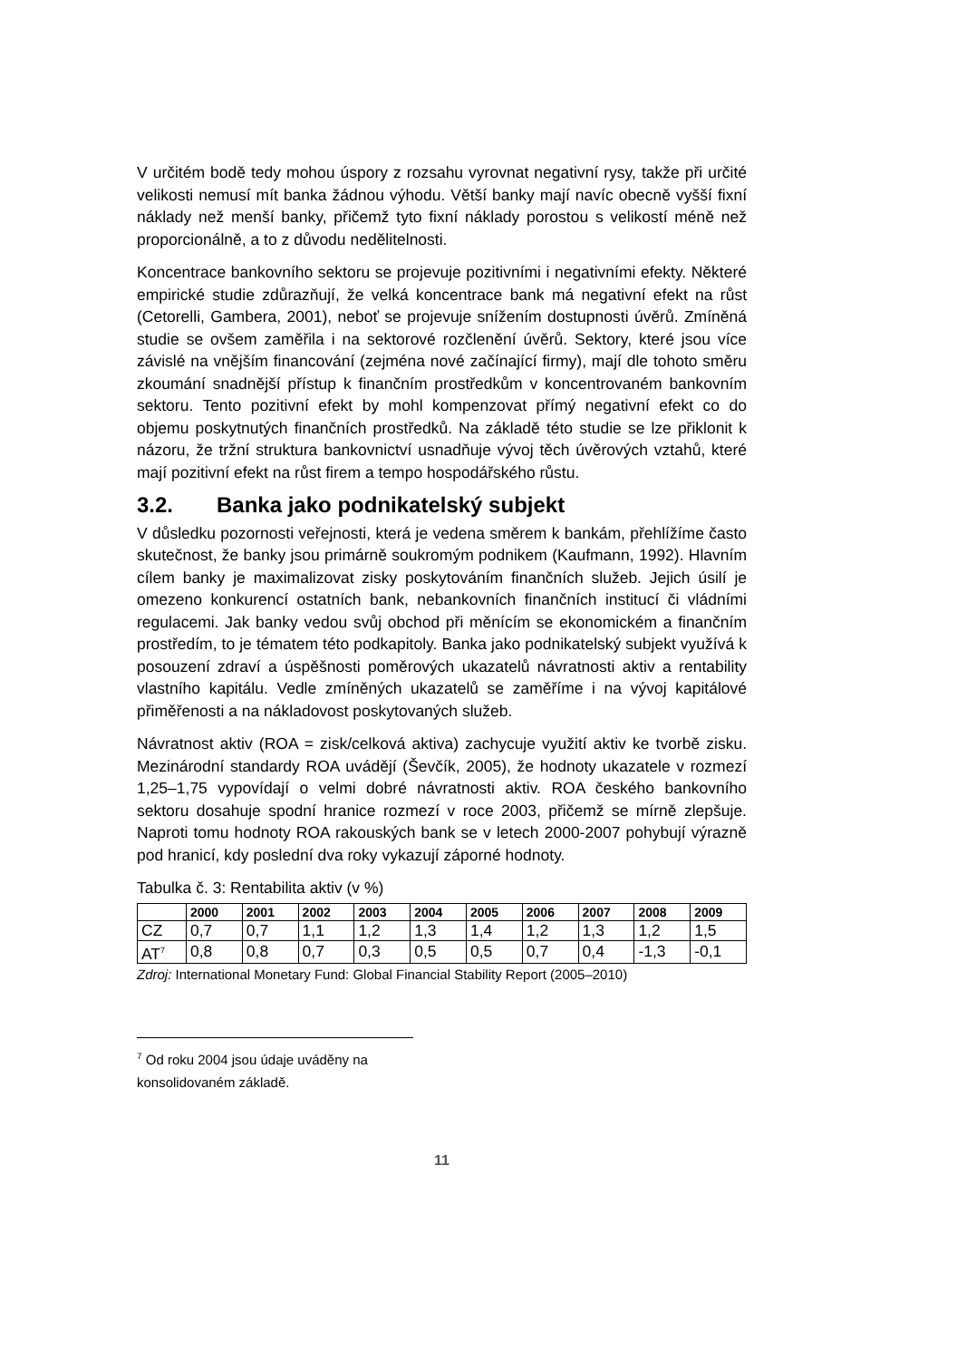V určitém bodě tedy mohou úspory z rozsahu vyrovnat negativní rysy, takže při určité velikosti nemusí mít banka žádnou výhodu. Větší banky mají navíc obecně vyšší fixní náklady než menší banky, přičemž tyto fixní náklady porostou s velikostí méně než proporcionálně, a to z důvodu nedělitelnosti.
Koncentrace bankovního sektoru se projevuje pozitivními i negativními efekty. Některé empirické studie zdůrazňují, že velká koncentrace bank má negativní efekt na růst (Cetorelli, Gambera, 2001), neboť se projevuje snížením dostupnosti úvěrů. Zmíněná studie se ovšem zaměřila i na sektorové rozčlenění úvěrů. Sektory, které jsou více závislé na vnějším financování (zejména nové začínající firmy), mají dle tohoto směru zkoumání snadnější přístup k finančním prostředkům v koncentrovaném bankovním sektoru. Tento pozitivní efekt by mohl kompenzovat přímý negativní efekt co do objemu poskytnutých finančních prostředků. Na základě této studie se lze přiklonit k názoru, že tržní struktura bankovnictví usnadňuje vývoj těch úvěrových vztahů, které mají pozitivní efekt na růst firem a tempo hospodářského růstu.
3.2. Banka jako podnikatelský subjekt
V důsledku pozornosti veřejnosti, která je vedena směrem k bankám, přehlížíme často skutečnost, že banky jsou primárně soukromým podnikem (Kaufmann, 1992). Hlavním cílem banky je maximalizovat zisky poskytováním finančních služeb. Jejich úsilí je omezeno konkurencí ostatních bank, nebankovních finančních institucí či vládními regulacemi. Jak banky vedou svůj obchod při měnícím se ekonomickém a finančním prostředím, to je tématem této podkapitoly. Banka jako podnikatelský subjekt využívá k posouzení zdraví a úspěšnosti poměrových ukazatelů návratnosti aktiv a rentability vlastního kapitálu. Vedle zmíněných ukazatelů se zaměříme i na vývoj kapitálové přiměřenosti a na nákladovost poskytovaných služeb.
Návratnost aktiv (ROA = zisk/celková aktiva) zachycuje využití aktiv ke tvorbě zisku. Mezinárodní standardy ROA uvádějí (Ševčík, 2005), že hodnoty ukazatele v rozmezí 1,25–1,75 vypovídají o velmi dobré návratnosti aktiv. ROA českého bankovního sektoru dosahuje spodní hranice rozmezí v roce 2003, přičemž se mírně zlepšuje. Naproti tomu hodnoty ROA rakouských bank se v letech 2000-2007 pohybují výrazně pod hranicí, kdy poslední dva roky vykazují záporné hodnoty.
Tabulka č. 3: Rentabilita aktiv (v %)
| | 2000 | 2001 | 2002 | 2003 | 2004 | 2005 | 2006 | 2007 | 2008 | 2009 |
| --- | --- | --- | --- | --- | --- | --- | --- | --- | --- | --- |
| CZ | 0,7 | 0,7 | 1,1 | 1,2 | 1,3 | 1,4 | 1,2 | 1,3 | 1,2 | 1,5 |
| AT<sup>7</sup> | 0,8 | 0,8 | 0,7 | 0,3 | 0,5 | 0,5 | 0,7 | 0,4 | -1,3 | -0,1 |
Zdroj: International Monetary Fund: Global Financial Stability Report (2005–2010)
<sup>7</sup> Od roku 2004 jsou údaje uváděny na konsolidovaném základě.
11